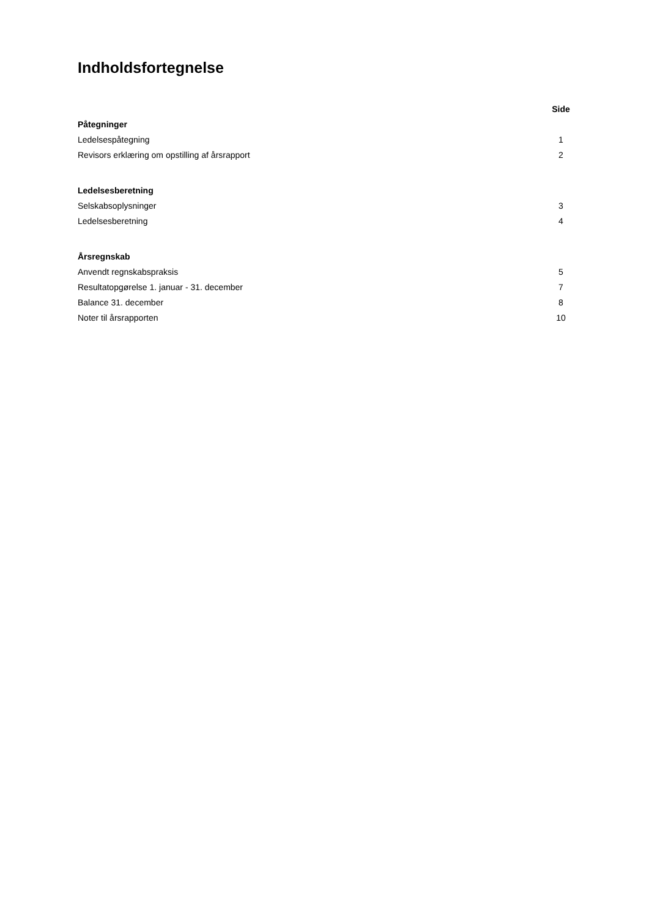Indholdsfortegnelse
| | Side |
| --- | --- |
| Påtegninger | |
| Ledelsespåtegning | 1 |
| Revisors erklæring om opstilling af årsrapport | 2 |
| Ledelsesberetning | |
| Selskabsoplysninger | 3 |
| Ledelsesberetning | 4 |
| Årsregnskab | |
| Anvendt regnskabspraksis | 5 |
| Resultatopgørelse 1. januar - 31. december | 7 |
| Balance 31. december | 8 |
| Noter til årsrapporten | 10 |